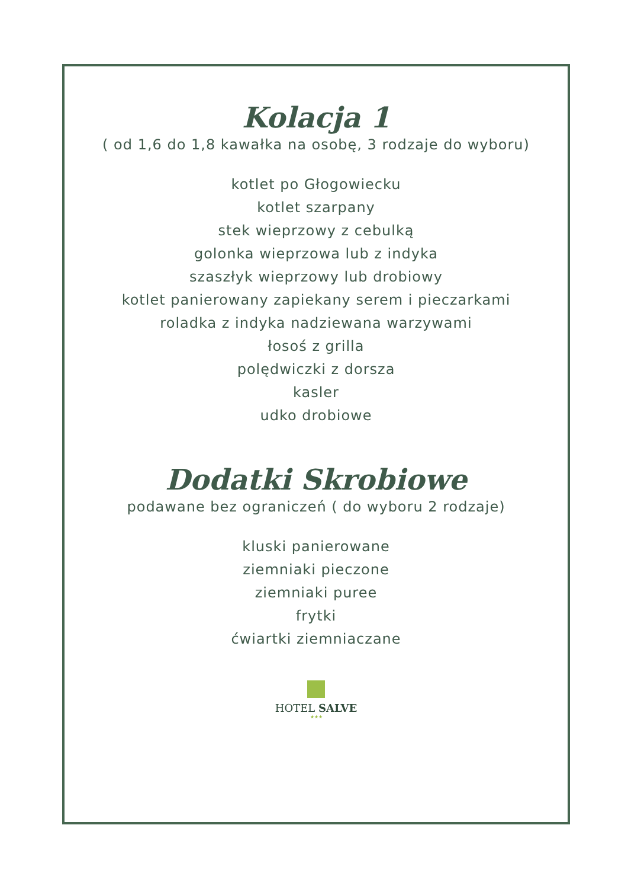Kolacja 1
( od 1,6 do 1,8 kawałka na osobę, 3 rodzaje do wyboru)
kotlet po Głogowiecku
kotlet szarpany
stek wieprzowy z cebulką
golonka wieprzowa lub z indyka
szaszłyk wieprzowy lub drobiowy
kotlet panierowany zapiekany serem i pieczarkami
roladka z indyka nadziewana warzywami
łosoś z grilla
polędwiczki z dorsza
kasler
udko drobiowe
Dodatki Skrobiowe
podawane bez ograniczeń ( do wyboru 2 rodzaje)
kluski panierowane
ziemniaki pieczone
ziemniaki puree
frytki
ćwiartki ziemniaczane
HOTEL SALVE
★★★